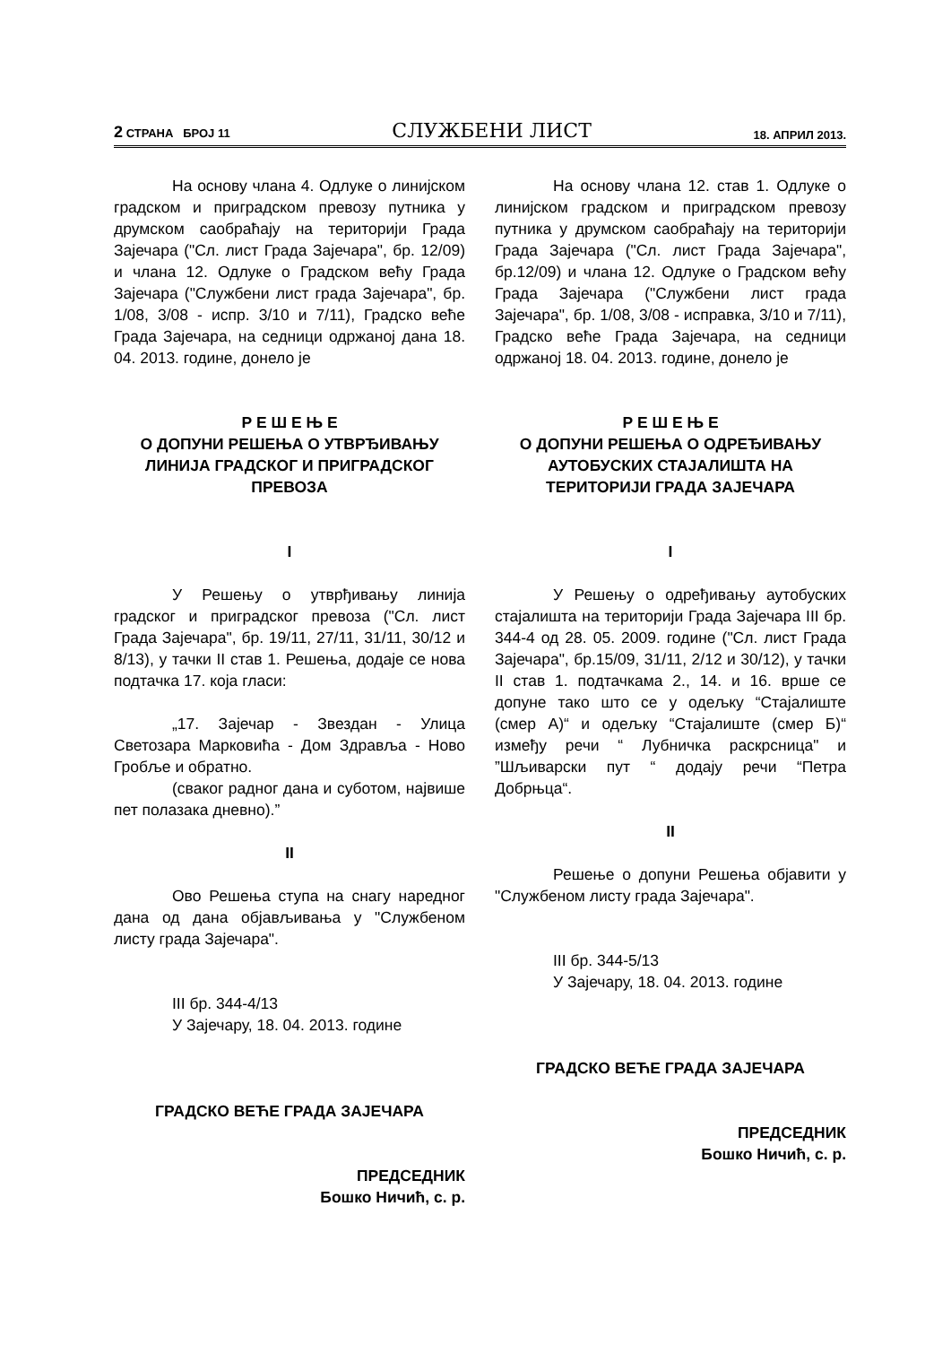2 СТРАНА БРОЈ 11 СЛУЖБЕНИ ЛИСТ 18. АПРИЛ 2013.
На основу члана 4. Одлуке о линијском градском и приградском превозу путника у друмском саобраћају на територији Града Зајечара ("Сл. лист Града Зајечара", бр. 12/09) и члана 12. Одлуке о Градском већу Града Зајечара ("Службени лист града Зајечара", бр. 1/08, 3/08 - испр. 3/10 и 7/11), Градско веће Града Зајечара, на седници одржаној дана 18. 04. 2013. године, донело је
Р Е Ш Е Њ Е
О ДОПУНИ РЕШЕЊА О УТВРЂИВАЊУ ЛИНИЈА ГРАДСКОГ И ПРИГРАДСКОГ ПРЕВОЗА
I
У Решењу о утврђивању линија градског и приградског превоза ("Сл. лист Града Зајечара", бр. 19/11, 27/11, 31/11, 30/12 и 8/13), у тачки II став 1. Решења, додаје се нова подтачка 17. која гласи:
„17. Зајечар - Звездан - Улица Светозара Марковића - Дом Здравља - Ново Гробље и обратно.
(сваког радног дана и суботом, највише пет полазака дневно).”
II
Ово Решења ступа на снагу наредног дана од дана објављивања у "Службеном листу града Зајечара".
III бр. 344-4/13
У Зајечару, 18. 04. 2013. године
ГРАДСКО ВЕЋЕ ГРАДА ЗАЈЕЧАРА
ПРЕДСЕДНИК
Бошко Ничић, с. р.
На основу члана 12. став 1. Одлуке о линијском градском и приградском превозу путника у друмском саобраћају на територији Града Зајечара ("Сл. лист Града Зајечара", бр.12/09) и члана 12. Одлуке о Градском већу Града Зајечара ("Службени лист града Зајечара", бр. 1/08, 3/08 - исправка, 3/10 и 7/11), Градско веће Града Зајечара, на седници одржаној 18. 04. 2013. године, донело је
Р Е Ш Е Њ Е
О ДОПУНИ РЕШЕЊА О ОДРЕЂИВАЊУ АУТОБУСКИХ СТАЈАЛИШТА НА ТЕРИТОРИЈИ ГРАДА ЗАЈЕЧАРА
I
У Решењу о одређивању аутобуских стајалишта на територији Града Зајечара III бр. 344-4 од 28. 05. 2009. године ("Сл. лист Града Зајечара", бр.15/09, 31/11, 2/12 и 30/12), у тачки II став 1. подтачкама 2., 14. и 16. врше се допуне тако што се у одељку “Стајалиште (смер А)“ и одељку “Стајалиште (смер Б)“ између речи “ Лубничка раскрсница" и ”Шљиварски пут “ додају речи “Петра Добрњца“.
II
Решење о допуни Решења објавити у "Службеном листу града Зајечара".
III бр. 344-5/13
У Зајечару, 18. 04. 2013. године
ГРАДСКО ВЕЋЕ ГРАДА ЗАЈЕЧАРА
ПРЕДСЕДНИК
Бошко Ничић, с. р.